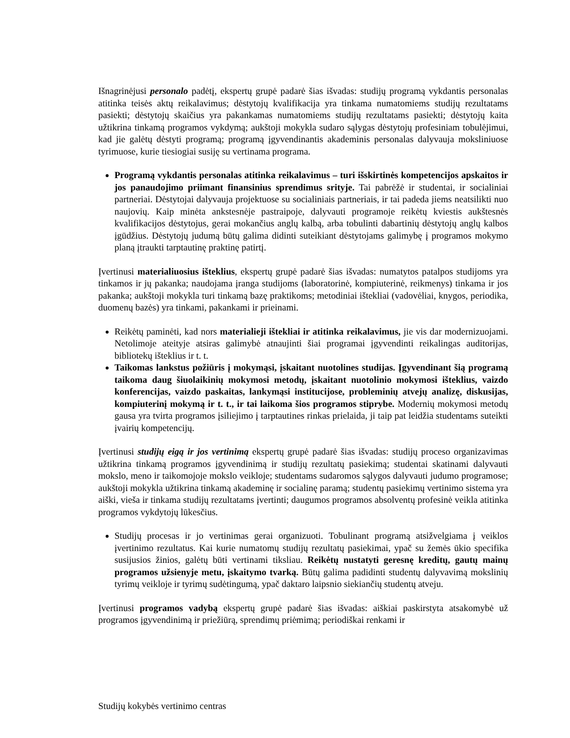Išnagrinėjusi personalo padėtį, ekspertų grupė padarė šias išvadas: studijų programą vykdantis personalas atitinka teisės aktų reikalavimus; dėstytojų kvalifikacija yra tinkama numatomiems studijų rezultatams pasiekti; dėstytojų skaičius yra pakankamas numatomiems studijų rezultatams pasiekti; dėstytojų kaita užtikrina tinkamą programos vykdymą; aukštoji mokykla sudaro sąlygas dėstytojų profesiniam tobulėjimui, kad jie galėtų dėstyti programą; programą įgyvendinantis akademinis personalas dalyvauja moksliniuose tyrimuose, kurie tiesiogiai susiję su vertinama programa.
Programą vykdantis personalas atitinka reikalavimus – turi išskirtinės kompetencijos apskaitos ir jos panaudojimo priimant finansinius sprendimus srityje. Tai pabrėžė ir studentai, ir socialiniai partneriai. Dėstytojai dalyvauja projektuose su socialiniais partneriais, ir tai padeda jiems neatsilikti nuo naujovių. Kaip minėta ankstesnėje pastraipoje, dalyvauti programoje reikėtų kviestis aukštesnės kvalifikacijos dėstytojus, gerai mokančius anglų kalbą, arba tobulinti dabartinių dėstytojų anglų kalbos įgūdžius. Dėstytojų judumą būtų galima didinti suteikiant dėstytojams galimybę į programos mokymo planą įtraukti tarptautinę praktinę patirtį.
Įvertinusi materialiuosius išteklius, ekspertų grupė padarė šias išvadas: numatytos patalpos studijoms yra tinkamos ir jų pakanka; naudojama įranga studijoms (laboratorinė, kompiuterinė, reikmenys) tinkama ir jos pakanka; aukštoji mokykla turi tinkamą bazę praktikoms; metodiniai ištekliai (vadovėliai, knygos, periodika, duomenų bazės) yra tinkami, pakankami ir prieinami.
Reikėtų paminėti, kad nors materialieji ištekliai ir atitinka reikalavimus, jie vis dar modernizuojami. Netolimoje ateityje atsiras galimybė atnaujinti šiai programai įgyvendinti reikalingas auditorijas, bibliotekų išteklius ir t. t.
Taikomas lankstus požiūris į mokymąsi, įskaitant nuotolines studijas. Įgyvendinant šią programą taikoma daug šiuolaikinių mokymosi metodų, įskaitant nuotolinio mokymosi išteklius, vaizdo konferencijas, vaizdo paskaitas, lankymąsi institucijose, probleminių atvejų analizę, diskusijas, kompiuterinį mokymą ir t. t., ir tai laikoma šios programos stiprybe. Modernių mokymosi metodų gausa yra tvirta programos įsiliejimo į tarptautines rinkas prielaida, ji taip pat leidžia studentams suteikti įvairių kompetencijų.
Įvertinusi studijų eigą ir jos vertinimą ekspertų grupė padarė šias išvadas: studijų proceso organizavimas užtikrina tinkamą programos įgyvendinimą ir studijų rezultatų pasiekimą; studentai skatinami dalyvauti mokslo, meno ir taikomojoje mokslo veikloje; studentams sudaromos sąlygos dalyvauti judumo programose; aukštoji mokykla užtikrina tinkamą akademinę ir socialinę paramą; studentų pasiekimų vertinimo sistema yra aiški, vieša ir tinkama studijų rezultatams įvertinti; daugumos programos absolventų profesinė veikla atitinka programos vykdytojų lūkesčius.
Studijų procesas ir jo vertinimas gerai organizuoti. Tobulinant programą atsižvelgiama į veiklos įvertinimo rezultatus. Kai kurie numatomų studijų rezultatų pasiekimai, ypač su žemės ūkio specifika susijusios žinios, galėtų būti vertinami tiksliau. Reikėtų nustatyti geresnę kreditų, gautų mainų programos užsienyje metu, įskaitymo tvarką. Būtų galima padidinti studentų dalyvavimą mokslinių tyrimų veikloje ir tyrimų sudėtingumą, ypač daktaro laipsnio siekiančių studentų atveju.
Įvertinusi programos vadybą ekspertų grupė padarė šias išvadas: aiškiai paskirstyta atsakomybė už programos įgyvendinimą ir priežiūrą, sprendimų priėmimą; periodiškai renkami ir
Studijų kokybės vertinimo centras